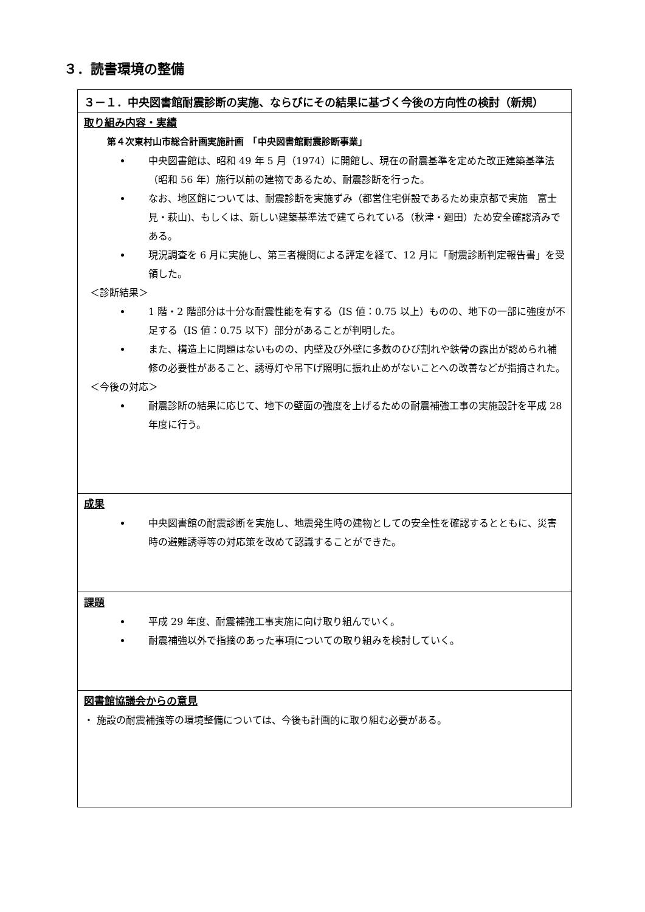３．読書環境の整備
| ３－１．中央図書館耐震診断の実施、ならびにその結果に基づく今後の方向性の検討（新規） |
| 取り組み内容・実績 第４次東村山市総合計画実施計画 「中央図書館耐震診断事業」 中央図書館は、昭和 49 年 5 月（1974）に開館し、現在の耐震基準を定めた改正建築基準法（昭和 56 年）施行以前の建物であるため、耐震診断を行った。 なお、地区館については、耐震診断を実施ずみ（都営住宅併設であるため東京都で実施 富士見・萩山)、もしくは、新しい建築基準法で建てられている（秋津・廻田）ため安全確認済みである。 現況調査を 6 月に実施し、第三者機関による評定を経て、12 月に「耐震診断判定報告書」を受領した。 ＜診断結果＞ 1 階・2 階部分は十分な耐震性能を有する（IS 値：0.75 以上）ものの、地下の一部に強度が不足する（IS 値：0.75 以下）部分があることが判明した。 また、構造上に問題はないものの、内壁及び外壁に多数のひび割れや鉄骨の露出が認められ補修の必要性があること、誘導灯や吊下げ照明に振れ止めがないことへの改善などが指摘された。 ＜今後の対応＞ 耐震診断の結果に応じて、地下の壁面の強度を上げるための耐震補強工事の実施設計を平成 28 年度に行う。 |
| 成果 中央図書館の耐震診断を実施し、地震発生時の建物としての安全性を確認するとともに、災害時の避難誘導等の対応策を改めて認識することができた。 |
| 課題 平成 29 年度、耐震補強工事実施に向け取り組んでいく。 耐震補強以外で指摘のあった事項についての取り組みを検討していく。 |
| 図書館協議会からの意見 ・ 施設の耐震補強等の環境整備については、今後も計画的に取り組む必要がある。 |